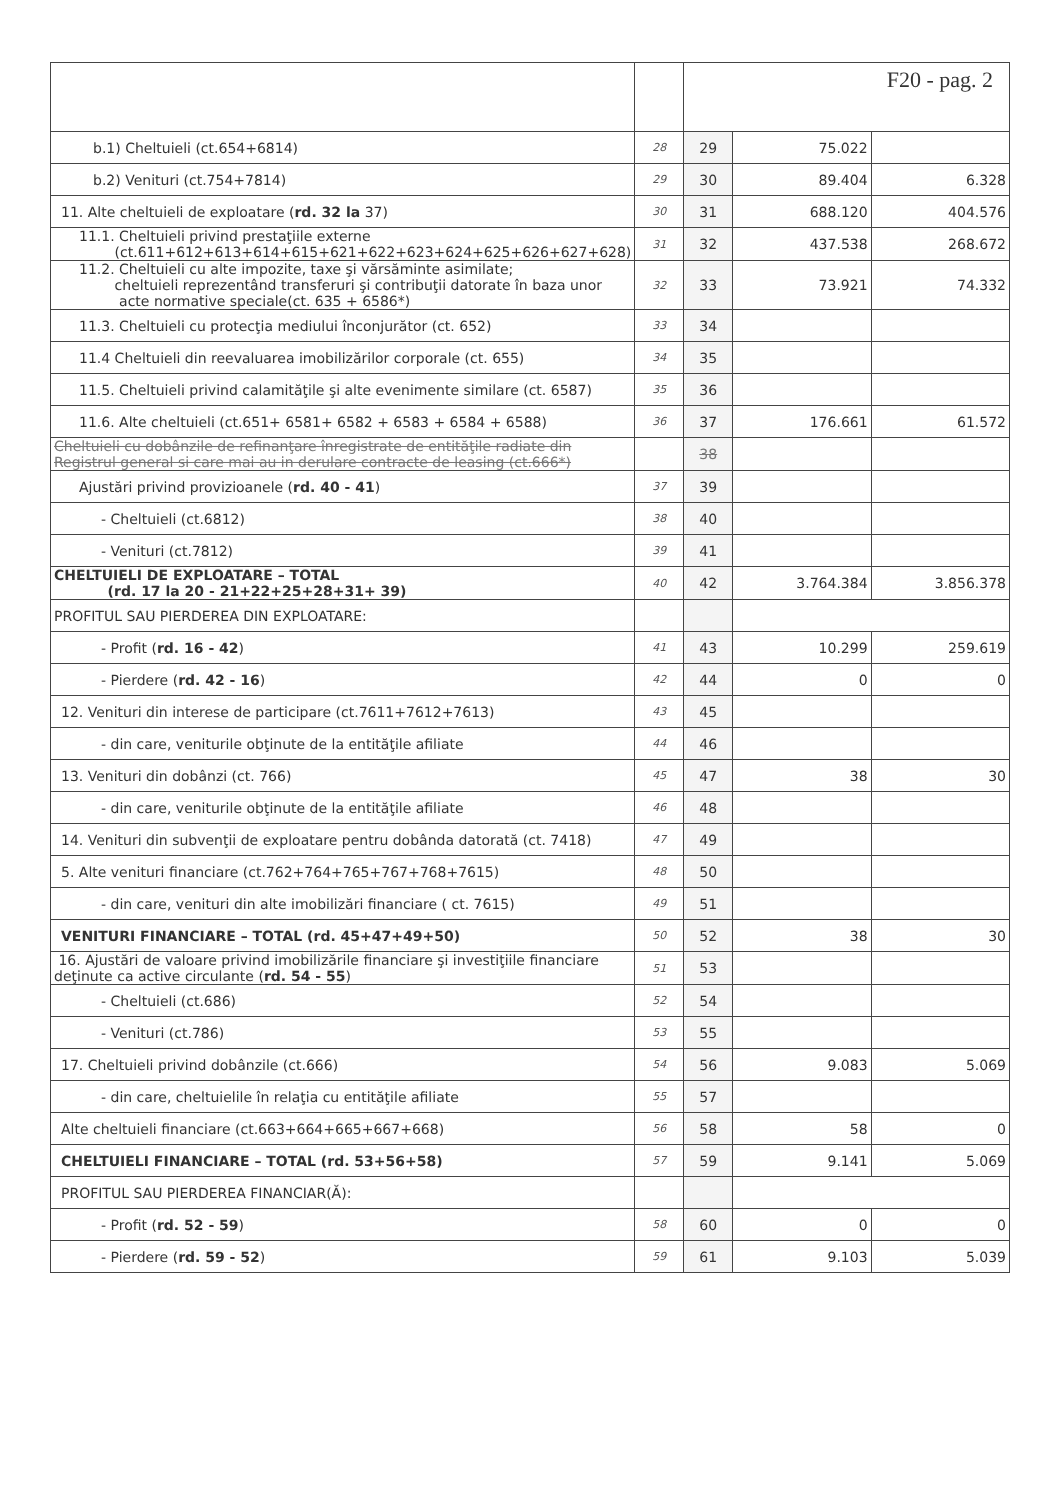| | | F20 - pag. 2 | | |
| b.1) Cheltuieli (ct.654+6814) | 28 | 29 | 75.022 | |
| b.2) Venituri (ct.754+7814) | 29 | 30 | 89.404 | 6.328 |
| 11. Alte cheltuieli de exploatare ( rd. 32 la 37) | 30 | 31 | 688.120 | 404.576 |
| 11.1. Cheltuieli privind prestaţiile externe (ct.611+612+613+614+615+621+622+623+624+625+626+627+628) | 31 | 32 | 437.538 | 268.672 |
| 11.2. Cheltuieli cu alte impozite, taxe şi vărsăminte asimilate; cheltuieli reprezentând transferuri şi contribuţii datorate în baza unor acte normative speciale(ct. 635 + 6586*) | 32 | 33 | 73.921 | 74.332 |
| 11.3. Cheltuieli cu protecţia mediului înconjurător (ct. 652) | 33 | 34 | | |
| 11.4 Cheltuieli din reevaluarea imobilizărilor corporale (ct. 655) | 34 | 35 | | |
| 11.5. Cheltuieli privind calamităţile şi alte evenimente similare (ct. 6587) | 35 | 36 | | |
| 11.6. Alte cheltuieli (ct.651+ 6581+ 6582 + 6583 + 6584 + 6588) | 36 | 37 | 176.661 | 61.572 |
| Cheltuieli cu dobânzile de refinanţare înregistrate de entităţile radiate din Registrul general si care mai au in derulare contracte de leasing (ct.666*) | | 38 | | |
| Ajustări privind provizioanele ( rd. 40 - 41 ) | 37 | 39 | | |
| - Cheltuieli (ct.6812) | 38 | 40 | | |
| - Venituri (ct.7812) | 39 | 41 | | |
| CHELTUIELI DE EXPLOATARE – TOTAL (rd. 17 la 20 - 21+22+25+28+31+ 39) | 40 | 42 | 3.764.384 | 3.856.378 |
| PROFITUL SAU PIERDEREA DIN EXPLOATARE: | | | | |
| - Profit ( rd. 16 - 42 ) | 41 | 43 | 10.299 | 259.619 |
| - Pierdere ( rd. 42 - 16 ) | 42 | 44 | 0 | 0 |
| 12. Venituri din interese de participare (ct.7611+7612+7613) | 43 | 45 | | |
| - din care, veniturile obţinute de la entităţile afiliate | 44 | 46 | | |
| 13. Venituri din dobânzi (ct. 766) | 45 | 47 | 38 | 30 |
| - din care, veniturile obţinute de la entităţile afiliate | 46 | 48 | | |
| 14. Venituri din subvenţii de exploatare pentru dobânda datorată (ct. 7418) | 47 | 49 | | |
| 5. Alte venituri financiare (ct.762+764+765+767+768+7615) | 48 | 50 | | |
| - din care, venituri din alte imobilizări financiare ( ct. 7615) | 49 | 51 | | |
| VENITURI FINANCIARE – TOTAL (rd. 45+47+49+50) | 50 | 52 | 38 | 30 |
| 16. Ajustări de valoare privind imobilizările financiare şi investiţiile financiare deţinute ca active circulante ( rd. 54 - 55 ) | 51 | 53 | | |
| - Cheltuieli (ct.686) | 52 | 54 | | |
| - Venituri (ct.786) | 53 | 55 | | |
| 17. Cheltuieli privind dobânzile (ct.666) | 54 | 56 | 9.083 | 5.069 |
| - din care, cheltuielile în relaţia cu entităţile afiliate | 55 | 57 | | |
| Alte cheltuieli financiare (ct.663+664+665+667+668) | 56 | 58 | 58 | 0 |
| CHELTUIELI FINANCIARE – TOTAL (rd. 53+56+58) | 57 | 59 | 9.141 | 5.069 |
| PROFITUL SAU PIERDEREA FINANCIAR(Ă): | | | | |
| - Profit ( rd. 52 - 59 ) | 58 | 60 | 0 | 0 |
| - Pierdere ( rd. 59 - 52 ) | 59 | 61 | 9.103 | 5.039 |